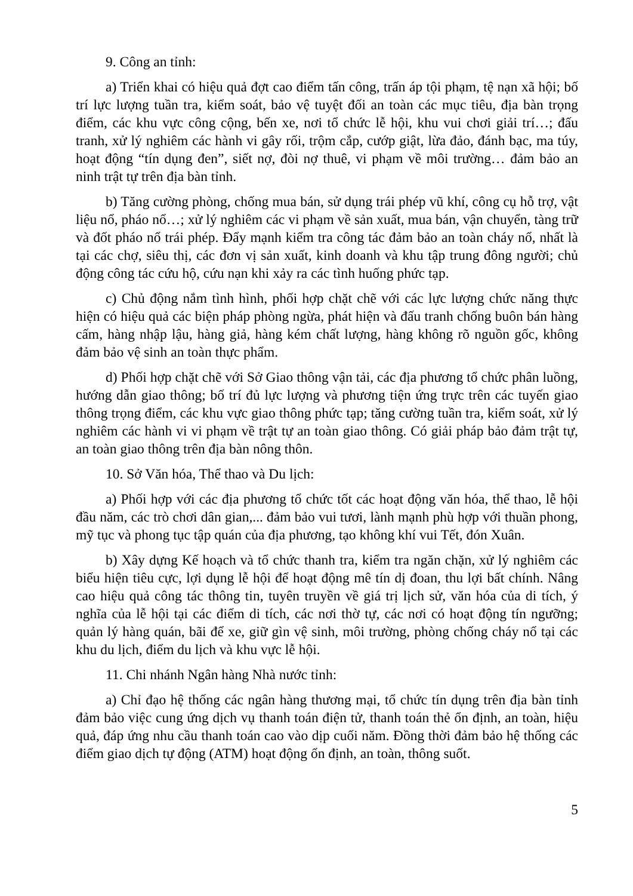9. Công an tỉnh:
a) Triển khai có hiệu quả đợt cao điểm tấn công, trấn áp tội phạm, tệ nạn xã hội; bố trí lực lượng tuần tra, kiểm soát, bảo vệ tuyệt đối an toàn các mục tiêu, địa bàn trọng điểm, các khu vực công cộng, bến xe, nơi tổ chức lễ hội, khu vui chơi giải trí…; đấu tranh, xử lý nghiêm các hành vi gây rối, trộm cắp, cướp giật, lừa đảo, đánh bạc, ma túy, hoạt động “tín dụng đen”, siết nợ, đòi nợ thuê, vi phạm về môi trường… đảm bảo an ninh trật tự trên địa bàn tỉnh.
b) Tăng cường phòng, chống mua bán, sử dụng trái phép vũ khí, công cụ hỗ trợ, vật liệu nổ, pháo nổ…; xử lý nghiêm các vi phạm về sản xuất, mua bán, vận chuyển, tàng trữ và đốt pháo nổ trái phép. Đẩy mạnh kiểm tra công tác đảm bảo an toàn cháy nổ, nhất là tại các chợ, siêu thị, các đơn vị sản xuất, kinh doanh và khu tập trung đông người; chủ động công tác cứu hộ, cứu nạn khi xảy ra các tình huống phức tạp.
c) Chủ động nắm tình hình, phối hợp chặt chẽ với các lực lượng chức năng thực hiện có hiệu quả các biện pháp phòng ngừa, phát hiện và đấu tranh chống buôn bán hàng cấm, hàng nhập lậu, hàng giả, hàng kém chất lượng, hàng không rõ nguồn gốc, không đảm bảo vệ sinh an toàn thực phẩm.
d) Phối hợp chặt chẽ với Sở Giao thông vận tải, các địa phương tổ chức phân luồng, hướng dẫn giao thông; bố trí đủ lực lượng và phương tiện ứng trực trên các tuyến giao thông trọng điểm, các khu vực giao thông phức tạp; tăng cường tuần tra, kiểm soát, xử lý nghiêm các hành vi vi phạm về trật tự an toàn giao thông. Có giải pháp bảo đảm trật tự, an toàn giao thông trên địa bàn nông thôn.
10. Sở Văn hóa, Thể thao và Du lịch:
a) Phối hợp với các địa phương tổ chức tốt các hoạt động văn hóa, thể thao, lễ hội đầu năm, các trò chơi dân gian,... đảm bảo vui tươi, lành mạnh phù hợp với thuần phong, mỹ tục và phong tục tập quán của địa phương, tạo không khí vui Tết, đón Xuân.
b) Xây dựng Kế hoạch và tổ chức thanh tra, kiểm tra ngăn chặn, xử lý nghiêm các biểu hiện tiêu cực, lợi dụng lễ hội để hoạt động mê tín dị đoan, thu lợi bất chính. Nâng cao hiệu quả công tác thông tin, tuyên truyền về giá trị lịch sử, văn hóa của di tích, ý nghĩa của lễ hội tại các điểm di tích, các nơi thờ tự, các nơi có hoạt động tín ngưỡng; quản lý hàng quán, bãi để xe, giữ gìn vệ sinh, môi trường, phòng chống cháy nổ tại các khu du lịch, điểm du lịch và khu vực lễ hội.
11. Chi nhánh Ngân hàng Nhà nước tỉnh:
a) Chỉ đạo hệ thống các ngân hàng thương mại, tổ chức tín dụng trên địa bàn tỉnh đảm bảo việc cung ứng dịch vụ thanh toán điện tử, thanh toán thẻ ổn định, an toàn, hiệu quả, đáp ứng nhu cầu thanh toán cao vào dịp cuối năm. Đồng thời đảm bảo hệ thống các điểm giao dịch tự động (ATM) hoạt động ổn định, an toàn, thông suốt.
5